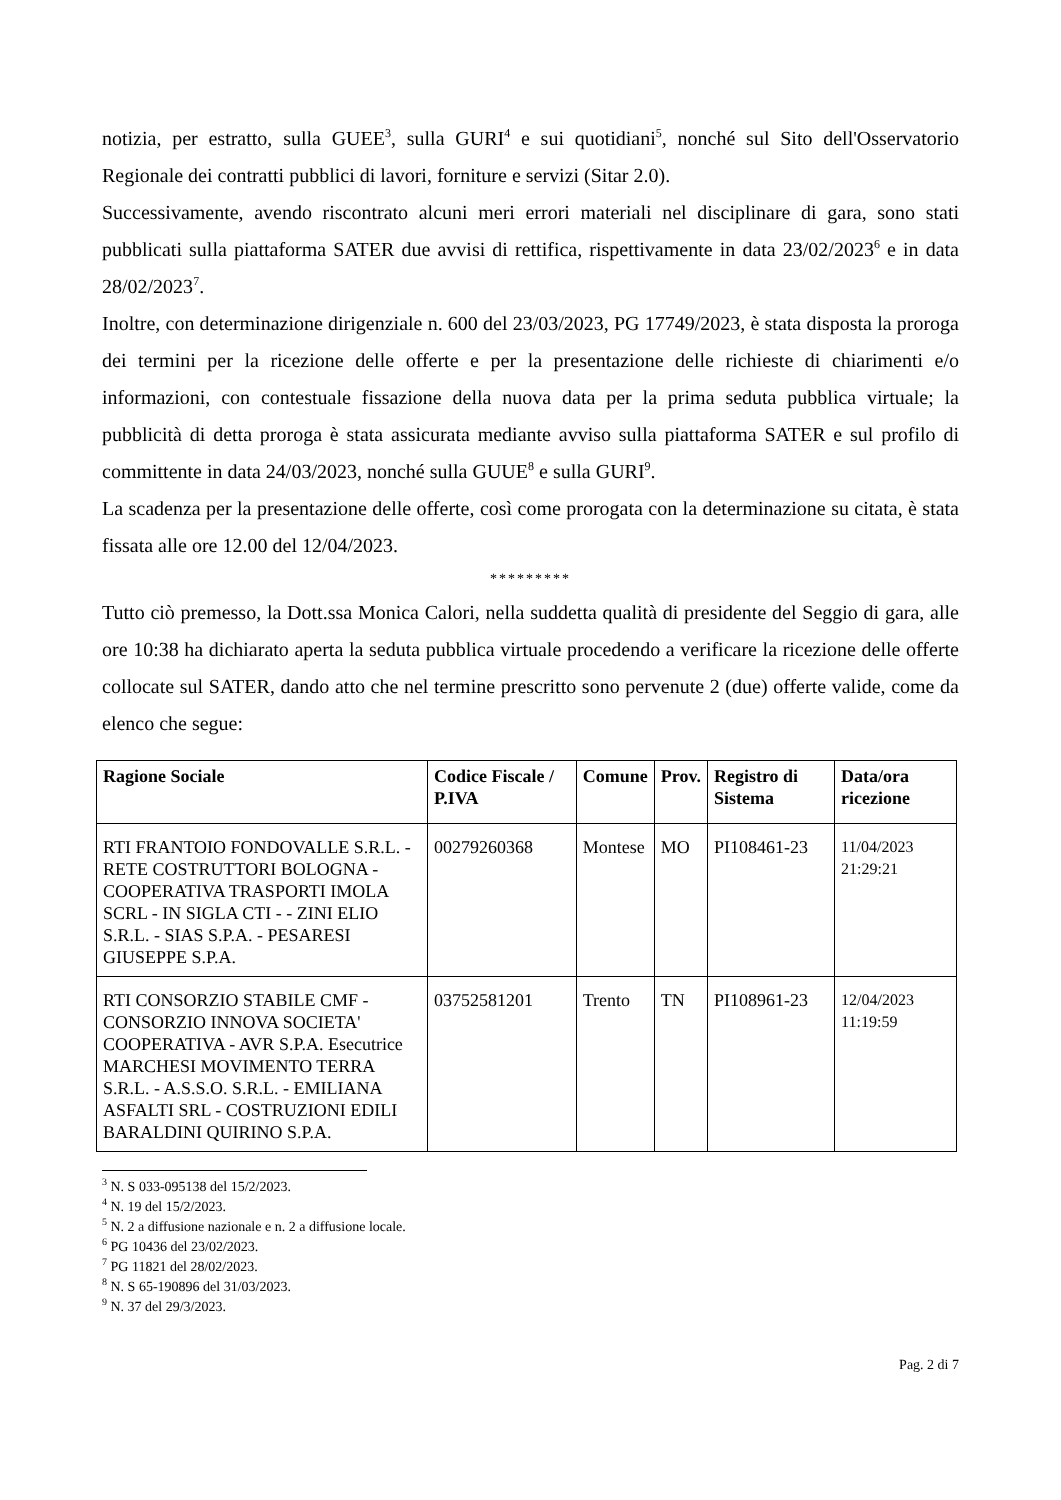notizia, per estratto, sulla GUEE<sup>3</sup>, sulla GURI<sup>4</sup> e sui quotidiani<sup>5</sup>, nonché sul Sito dell'Osservatorio Regionale dei contratti pubblici di lavori, forniture e servizi (Sitar 2.0).
Successivamente, avendo riscontrato alcuni meri errori materiali nel disciplinare di gara, sono stati pubblicati sulla piattaforma SATER due avvisi di rettifica, rispettivamente in data 23/02/2023<sup>6</sup> e in data 28/02/2023<sup>7</sup>.
Inoltre, con determinazione dirigenziale n. 600 del 23/03/2023, PG 17749/2023, è stata disposta la proroga dei termini per la ricezione delle offerte e per la presentazione delle richieste di chiarimenti e/o informazioni, con contestuale fissazione della nuova data per la prima seduta pubblica virtuale; la pubblicità di detta proroga è stata assicurata mediante avviso sulla piattaforma SATER e sul profilo di committente in data 24/03/2023, nonché sulla GUUE<sup>8</sup> e sulla GURI<sup>9</sup>.
La scadenza per la presentazione delle offerte, così come prorogata con la determinazione su citata, è stata fissata alle ore 12.00 del 12/04/2023.
*********
Tutto ciò premesso, la Dott.ssa Monica Calori, nella suddetta qualità di presidente del Seggio di gara, alle ore 10:38 ha dichiarato aperta la seduta pubblica virtuale procedendo a verificare la ricezione delle offerte collocate sul SATER, dando atto che nel termine prescritto sono pervenute 2 (due) offerte valide, come da elenco che segue:
| Ragione Sociale | Codice Fiscale / P.IVA | Comune | Prov. | Registro di Sistema | Data/ora ricezione |
| --- | --- | --- | --- | --- | --- |
| RTI FRANTOIO FONDOVALLE S.R.L. - RETE COSTRUTTORI BOLOGNA - COOPERATIVA TRASPORTI IMOLA SCRL - IN SIGLA CTI - - ZINI ELIO S.R.L. - SIAS S.P.A. - PESARESI GIUSEPPE S.P.A. | 00279260368 | Montese | MO | PI108461-23 | 11/04/2023 21:29:21 |
| RTI CONSORZIO STABILE CMF - CONSORZIO INNOVA SOCIETA' COOPERATIVA - AVR S.P.A. Esecutrice MARCHESI MOVIMENTO TERRA S.R.L. - A.S.S.O. S.R.L. - EMILIANA ASFALTI SRL - COSTRUZIONI EDILI BARALDINI QUIRINO S.P.A. | 03752581201 | Trento | TN | PI108961-23 | 12/04/2023 11:19:59 |
<sup>3</sup> N. S 033-095138 del 15/2/2023.
<sup>4</sup> N. 19 del 15/2/2023.
<sup>5</sup> N. 2 a diffusione nazionale e n. 2 a diffusione locale.
<sup>6</sup> PG 10436 del 23/02/2023.
<sup>7</sup> PG 11821 del 28/02/2023.
<sup>8</sup> N. S 65-190896 del 31/03/2023.
<sup>9</sup> N. 37 del 29/3/2023.
Pag. 2 di 7